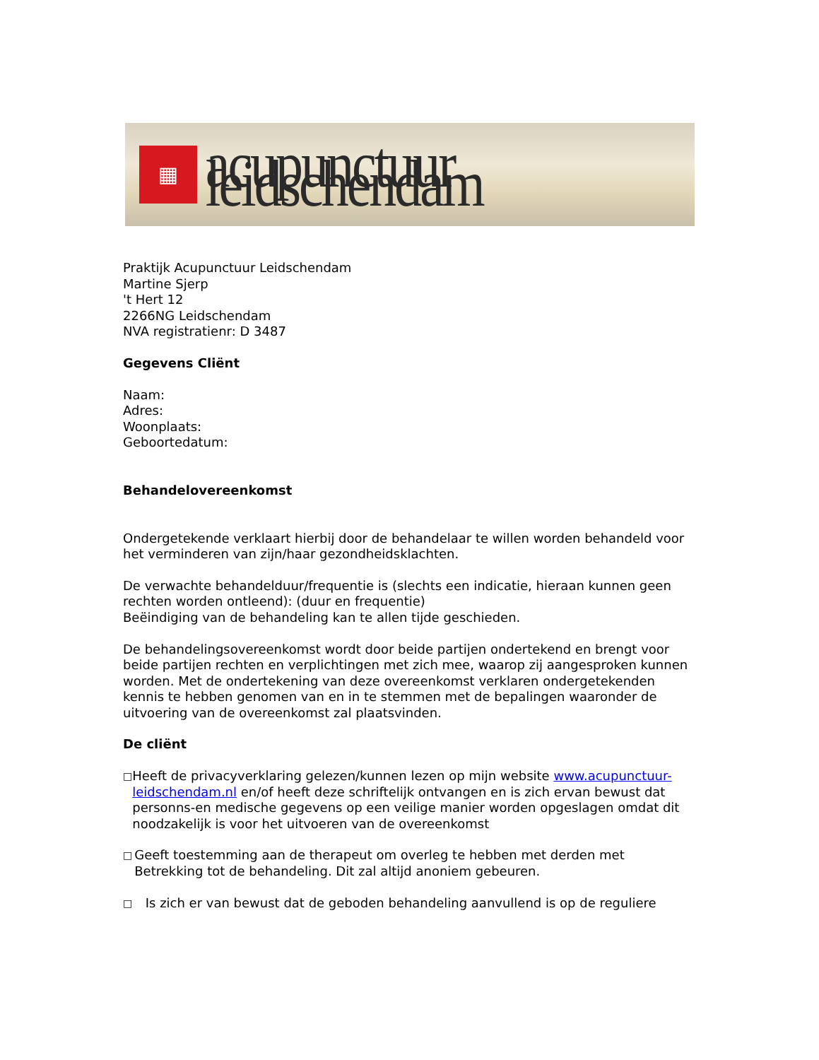▦
acupunctuur leidschendam
Praktijk Acupunctuur Leidschendam
Martine Sjerp
't Hert 12
2266NG Leidschendam
NVA registratienr: D 3487
Gegevens Cliënt
Naam:
Adres:
Woonplaats:
Geboortedatum:
Behandelovereenkomst
Ondergetekende verklaart hierbij door de behandelaar te willen worden behandeld voor het verminderen van zijn/haar gezondheidsklachten.
De verwachte behandelduur/frequentie is (slechts een indicatie, hieraan kunnen geen rechten worden ontleend): (duur en frequentie)
Beëindiging van de behandeling kan te allen tijde geschieden.
De behandelingsovereenkomst wordt door beide partijen ondertekend en brengt voor beide partijen rechten en verplichtingen met zich mee, waarop zij aangesproken kunnen worden. Met de ondertekening van deze overeenkomst verklaren ondergetekenden kennis te hebben genomen van en in te stemmen met de bepalingen waaronder de uitvoering van de overeenkomst zal plaatsvinden.
De cliënt
□
Heeft de privacyverklaring gelezen/kunnen lezen op mijn website www.acupunctuur-leidschendam.nl en/of heeft deze schriftelijk ontvangen en is zich ervan bewust dat personns-en medische gegevens op een veilige manier worden opgeslagen omdat dit noodzakelijk is voor het uitvoeren van de overeenkomst
□
Geeft toestemming aan de therapeut om overleg te hebben met derden met Betrekking tot de behandeling. Dit zal altijd anoniem gebeuren.
□
Is zich er van bewust dat de geboden behandeling aanvullend is op de reguliere